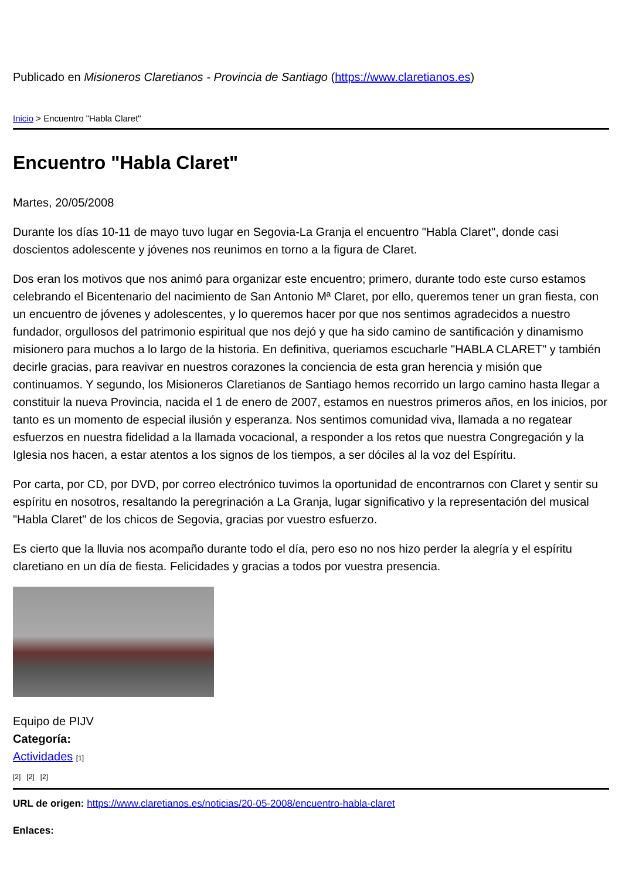Publicado en Misioneros Claretianos - Provincia de Santiago (https://www.claretianos.es)
Inicio > Encuentro "Habla Claret"
Encuentro "Habla Claret"
Martes, 20/05/2008
Durante los días 10-11 de mayo tuvo lugar en Segovia-La Granja el encuentro "Habla Claret", donde casi doscientos adolescente y jóvenes nos reunimos en torno a la figura de Claret.
Dos eran los motivos que nos animó para organizar este encuentro; primero, durante todo este curso estamos celebrando el Bicentenario del nacimiento de San Antonio Mª Claret, por ello, queremos tener un gran fiesta, con un encuentro de jóvenes y adolescentes, y lo queremos hacer por que nos sentimos agradecidos a nuestro fundador, orgullosos del patrimonio espiritual que nos dejó y que ha sido camino de santificación y dinamismo misionero para muchos a lo largo de la historia. En definitiva, queriamos escucharle "HABLA CLARET" y también decirle gracias, para reavivar en nuestros corazones la conciencia de esta gran herencia y misión que continuamos. Y segundo, los Misioneros Claretianos de Santiago hemos recorrido un largo camino hasta llegar a constituir la nueva Provincia, nacida el 1 de enero de 2007, estamos en nuestros primeros años, en los inicios, por tanto es un momento de especial ilusión y esperanza. Nos sentimos comunidad viva, llamada a no regatear esfuerzos en nuestra fidelidad a la llamada vocacional, a responder a los retos que nuestra Congregación y la Iglesia nos hacen, a estar atentos a los signos de los tiempos, a ser dóciles al la voz del Espíritu.
Por carta, por CD, por DVD, por correo electrónico tuvimos la oportunidad de encontrarnos con Claret y sentir su espíritu en nosotros, resaltando la peregrinación a La Granja, lugar significativo y la representación del musical "Habla Claret" de los chicos de Segovia, gracias por vuestro esfuerzo.
Es cierto que la lluvia nos acompaño durante todo el día, pero eso no nos hizo perder la alegría y el espíritu claretiano en un día de fiesta. Felicidades y gracias a todos por vuestra presencia.
Equipo de PIJV
Categoría:
Actividades [1]
[2] [2] [2]
URL de origen: https://www.claretianos.es/noticias/20-05-2008/encuentro-habla-claret
Enlaces: